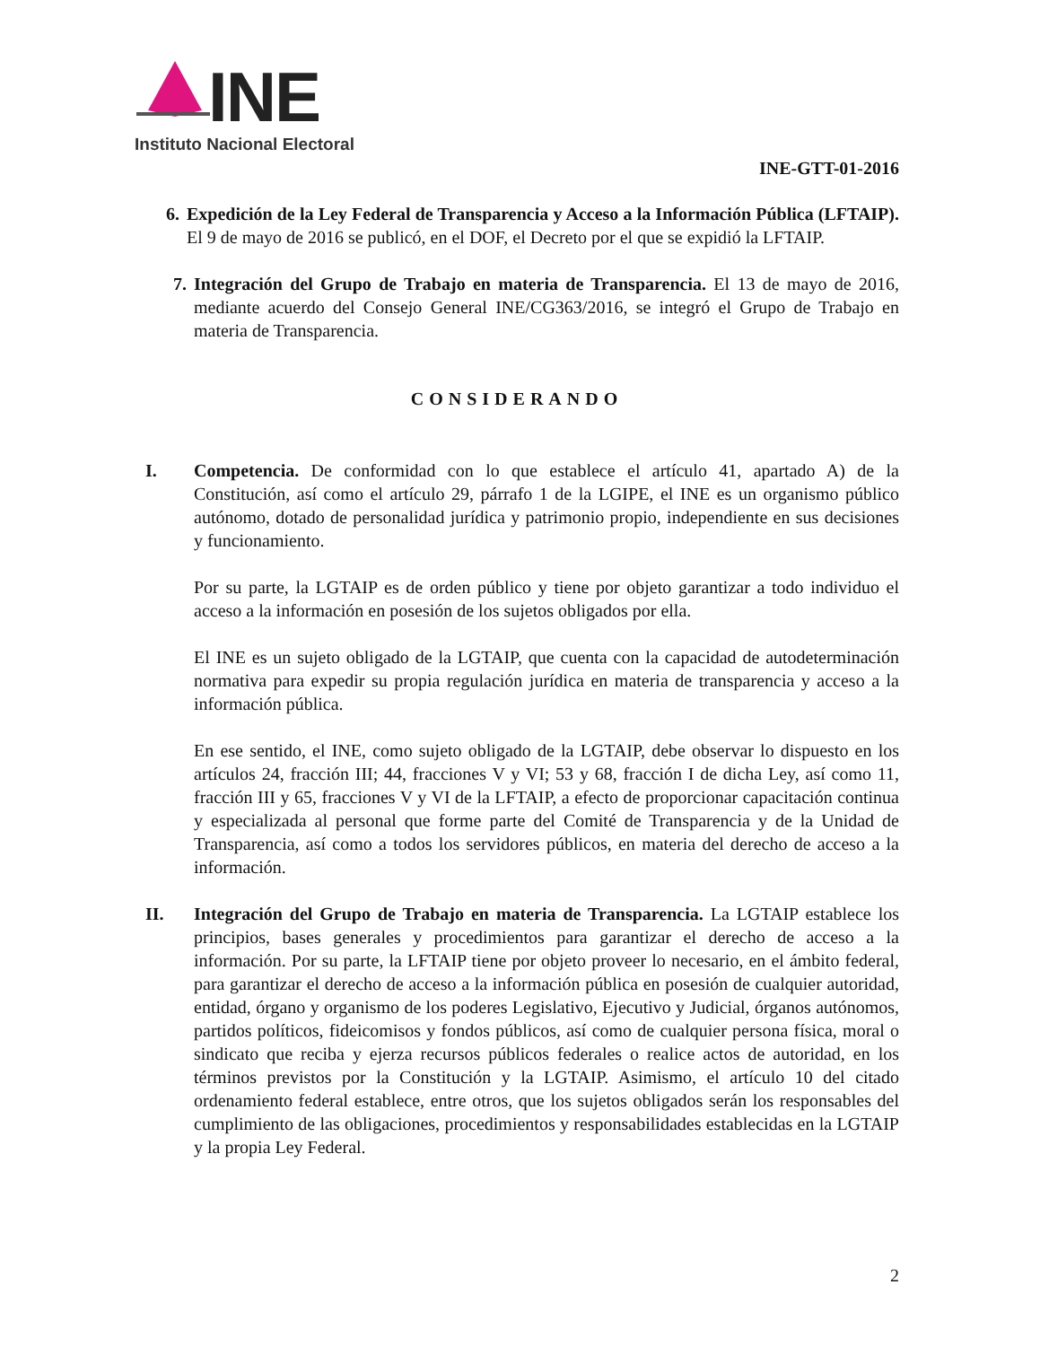INE
Instituto Nacional Electoral
INE-GTT-01-2016
6. Expedición de la Ley Federal de Transparencia y Acceso a la Información Pública (LFTAIP). El 9 de mayo de 2016 se publicó, en el DOF, el Decreto por el que se expidió la LFTAIP.
7. Integración del Grupo de Trabajo en materia de Transparencia. El 13 de mayo de 2016, mediante acuerdo del Consejo General INE/CG363/2016, se integró el Grupo de Trabajo en materia de Transparencia.
CONSIDERANDO
I. Competencia. De conformidad con lo que establece el artículo 41, apartado A) de la Constitución, así como el artículo 29, párrafo 1 de la LGIPE, el INE es un organismo público autónomo, dotado de personalidad jurídica y patrimonio propio, independiente en sus decisiones y funcionamiento.
Por su parte, la LGTAIP es de orden público y tiene por objeto garantizar a todo individuo el acceso a la información en posesión de los sujetos obligados por ella.
El INE es un sujeto obligado de la LGTAIP, que cuenta con la capacidad de autodeterminación normativa para expedir su propia regulación jurídica en materia de transparencia y acceso a la información pública.
En ese sentido, el INE, como sujeto obligado de la LGTAIP, debe observar lo dispuesto en los artículos 24, fracción III; 44, fracciones V y VI; 53 y 68, fracción I de dicha Ley, así como 11, fracción III y 65, fracciones V y VI de la LFTAIP, a efecto de proporcionar capacitación continua y especializada al personal que forme parte del Comité de Transparencia y de la Unidad de Transparencia, así como a todos los servidores públicos, en materia del derecho de acceso a la información.
II. Integración del Grupo de Trabajo en materia de Transparencia. La LGTAIP establece los principios, bases generales y procedimientos para garantizar el derecho de acceso a la información. Por su parte, la LFTAIP tiene por objeto proveer lo necesario, en el ámbito federal, para garantizar el derecho de acceso a la información pública en posesión de cualquier autoridad, entidad, órgano y organismo de los poderes Legislativo, Ejecutivo y Judicial, órganos autónomos, partidos políticos, fideicomisos y fondos públicos, así como de cualquier persona física, moral o sindicato que reciba y ejerza recursos públicos federales o realice actos de autoridad, en los términos previstos por la Constitución y la LGTAIP. Asimismo, el artículo 10 del citado ordenamiento federal establece, entre otros, que los sujetos obligados serán los responsables del cumplimiento de las obligaciones, procedimientos y responsabilidades establecidas en la LGTAIP y la propia Ley Federal.
2